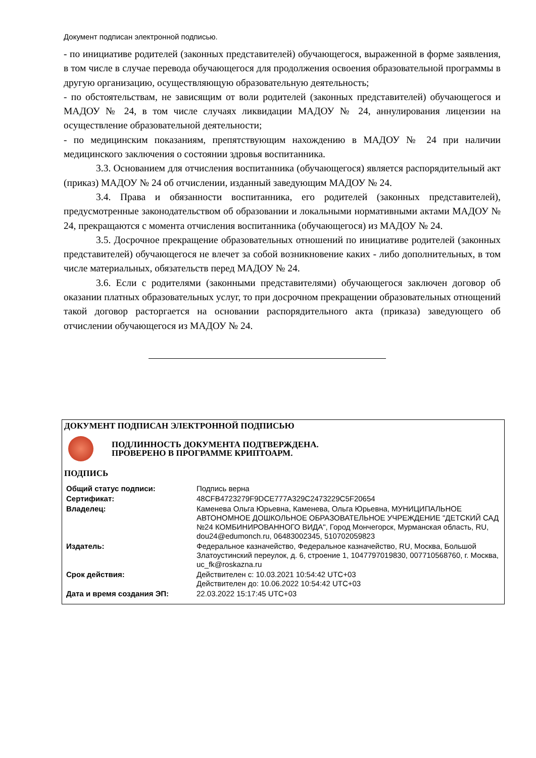Документ подписан электронной подписью.
- по инициативе родителей (законных представителей) обучающегося, выраженной в форме заявления, в том числе в случае перевода обучающегося для продолжения освоения образовательной программы в другую организацию, осуществляющую образовательную деятельность;
- по обстоятельствам, не зависящим от воли родителей (законных представителей) обучающегося и МАДОУ № 24, в том числе случаях ликвидации МАДОУ № 24, аннулирования лицензии на осуществление образовательной деятельности;
- по медицинским показаниям, препятствующим нахождению в МАДОУ № 24 при наличии медицинского заключения о состоянии здровья воспитанника.
3.3. Основанием для отчисления воспитанника (обучающегося) является распорядительный акт (приказ) МАДОУ № 24 об отчислении, изданный заведующим МАДОУ № 24.
3.4. Права и обязанности воспитанника, его родителей (законных представителей), предусмотренные законодательством об образовании и локальными нормативными актами МАДОУ № 24, прекращаются с момента отчисления воспитанника (обучающегося) из МАДОУ № 24.
3.5. Досрочное прекращение образовательных отношений по инициативе родителей (законных представителей) обучающегося не влечет за собой возникновение каких - либо дополнительных, в том числе материальных, обязательств перед МАДОУ № 24.
3.6. Если с родителями (законными представителями) обучающегося заключен договор об оказании платных образовательных услуг, то при досрочном прекращении образовательных отнощений такой договор расторгается на основании распорядительного акта (приказа) заведующего об отчислении обучающегося из МАДОУ № 24.
ДОКУМЕНТ ПОДПИСАН ЭЛЕКТРОННОЙ ПОДПИСЬЮ
ПОДЛИННОСТЬ ДОКУМЕНТА ПОДТВЕРЖДЕНА.
ПРОВЕРЕНО В ПРОГРАММЕ КРИПТОАРМ.
ПОДПИСЬ
| Общий статус подписи: | Подпись верна |
| Сертификат: | 48CFB4723279F9DCE777A329C2473229C5F20654 |
| Владелец: | Каменева Ольга Юрьевна, Каменева, Ольга Юрьевна, МУНИЦИПАЛЬНОЕ АВТОНОМНОЕ ДОШКОЛЬНОЕ ОБРАЗОВАТЕЛЬНОЕ УЧРЕЖДЕНИЕ "ДЕТСКИЙ САД №24 КОМБИНИРОВАННОГО ВИДА", Город Мончегорск, Мурманская область, RU, dou24@edumonch.ru, 06483002345, 510702059823 |
| Издатель: | Федеральное казначейство, Федеральное казначейство, RU, Москва, Большой Златоустинский переулок, д. 6, строение 1, 1047797019830, 007710568760, г. Москва, uc_fk@roskazna.ru |
| Срок действия: | Действителен с: 10.03.2021 10:54:42 UTC+03 Действителен до: 10.06.2022 10:54:42 UTC+03 |
| Дата и время создания ЭП: | 22.03.2022 15:17:45 UTC+03 |